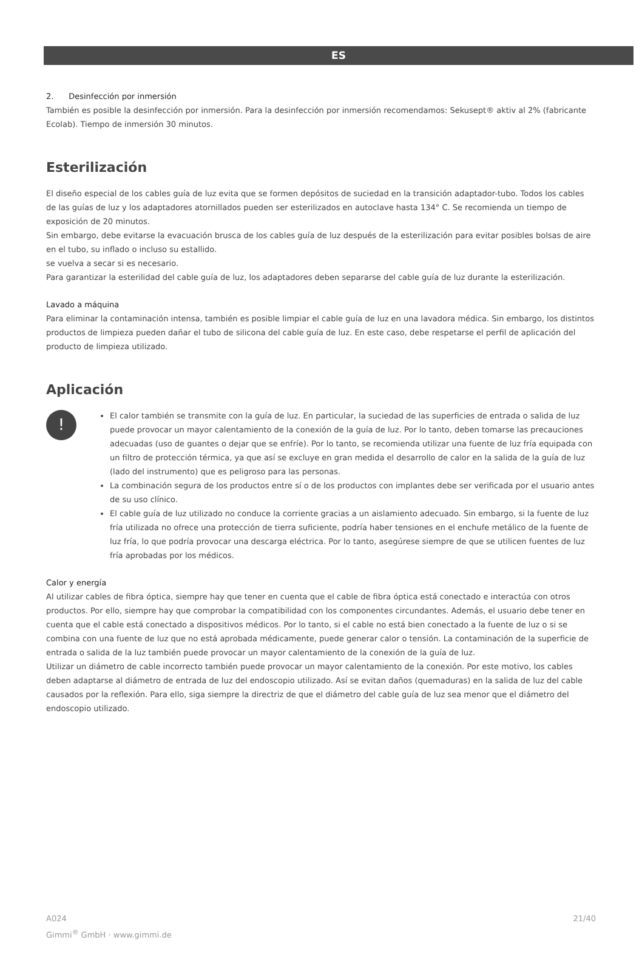ES
2. Desinfección por inmersión
También es posible la desinfección por inmersión. Para la desinfección por inmersión recomendamos: Sekusept® aktiv al 2% (fabricante Ecolab). Tiempo de inmersión 30 minutos.
Esterilización
El diseño especial de los cables guía de luz evita que se formen depósitos de suciedad en la transición adaptador-tubo. Todos los cables de las guías de luz y los adaptadores atornillados pueden ser esterilizados en autoclave hasta 134° C. Se recomienda un tiempo de exposición de 20 minutos.
Sin embargo, debe evitarse la evacuación brusca de los cables guía de luz después de la esterilización para evitar posibles bolsas de aire en el tubo, su inflado o incluso su estallido.
se vuelva a secar si es necesario.
Para garantizar la esterilidad del cable guía de luz, los adaptadores deben separarse del cable guía de luz durante la esterilización.
Lavado a máquina
Para eliminar la contaminación intensa, también es posible limpiar el cable guía de luz en una lavadora médica. Sin embargo, los distintos productos de limpieza pueden dañar el tubo de silicona del cable guía de luz. En este caso, debe respetarse el perfil de aplicación del producto de limpieza utilizado.
Aplicación
!
El calor también se transmite con la guía de luz. En particular, la suciedad de las superficies de entrada o salida de luz puede provocar un mayor calentamiento de la conexión de la guía de luz. Por lo tanto, deben tomarse las precauciones adecuadas (uso de guantes o dejar que se enfríe). Por lo tanto, se recomienda utilizar una fuente de luz fría equipada con un filtro de protección térmica, ya que así se excluye en gran medida el desarrollo de calor en la salida de la guía de luz (lado del instrumento) que es peligroso para las personas.
La combinación segura de los productos entre sí o de los productos con implantes debe ser verificada por el usuario antes de su uso clínico.
El cable guía de luz utilizado no conduce la corriente gracias a un aislamiento adecuado. Sin embargo, si la fuente de luz fría utilizada no ofrece una protección de tierra suficiente, podría haber tensiones en el enchufe metálico de la fuente de luz fría, lo que podría provocar una descarga eléctrica. Por lo tanto, asegúrese siempre de que se utilicen fuentes de luz fría aprobadas por los médicos.
Calor y energía
Al utilizar cables de fibra óptica, siempre hay que tener en cuenta que el cable de fibra óptica está conectado e interactúa con otros productos. Por ello, siempre hay que comprobar la compatibilidad con los componentes circundantes. Además, el usuario debe tener en cuenta que el cable está conectado a dispositivos médicos. Por lo tanto, si el cable no está bien conectado a la fuente de luz o si se combina con una fuente de luz que no está aprobada médicamente, puede generar calor o tensión. La contaminación de la superficie de entrada o salida de la luz también puede provocar un mayor calentamiento de la conexión de la guía de luz.
Utilizar un diámetro de cable incorrecto también puede provocar un mayor calentamiento de la conexión. Por este motivo, los cables deben adaptarse al diámetro de entrada de luz del endoscopio utilizado. Así se evitan daños (quemaduras) en la salida de luz del cable causados por la reflexión. Para ello, siga siempre la directriz de que el diámetro del cable guía de luz sea menor que el diámetro del endoscopio utilizado.
A024
Gimmi<sup>®</sup> GmbH · www.gimmi.de
21/40